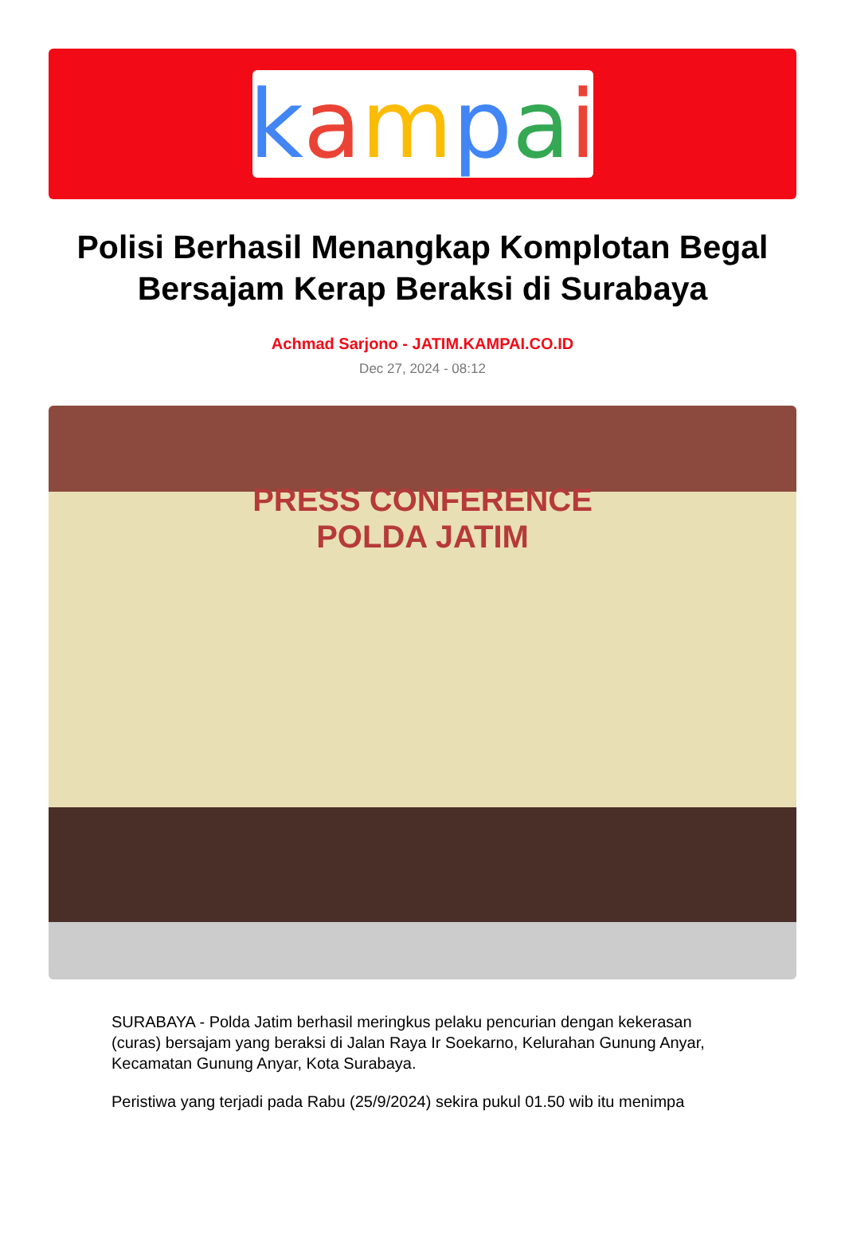kampai
Polisi Berhasil Menangkap Komplotan Begal Bersajam Kerap Beraksi di Surabaya
Achmad Sarjono - JATIM.KAMPAI.CO.ID
Dec 27, 2024 - 08:12
PRESS CONFERENCE
POLDA JATIM
SURABAYA - Polda Jatim berhasil meringkus pelaku pencurian dengan kekerasan (curas) bersajam yang beraksi di Jalan Raya Ir Soekarno, Kelurahan Gunung Anyar, Kecamatan Gunung Anyar, Kota Surabaya.
Peristiwa yang terjadi pada Rabu (25/9/2024) sekira pukul 01.50 wib itu menimpa